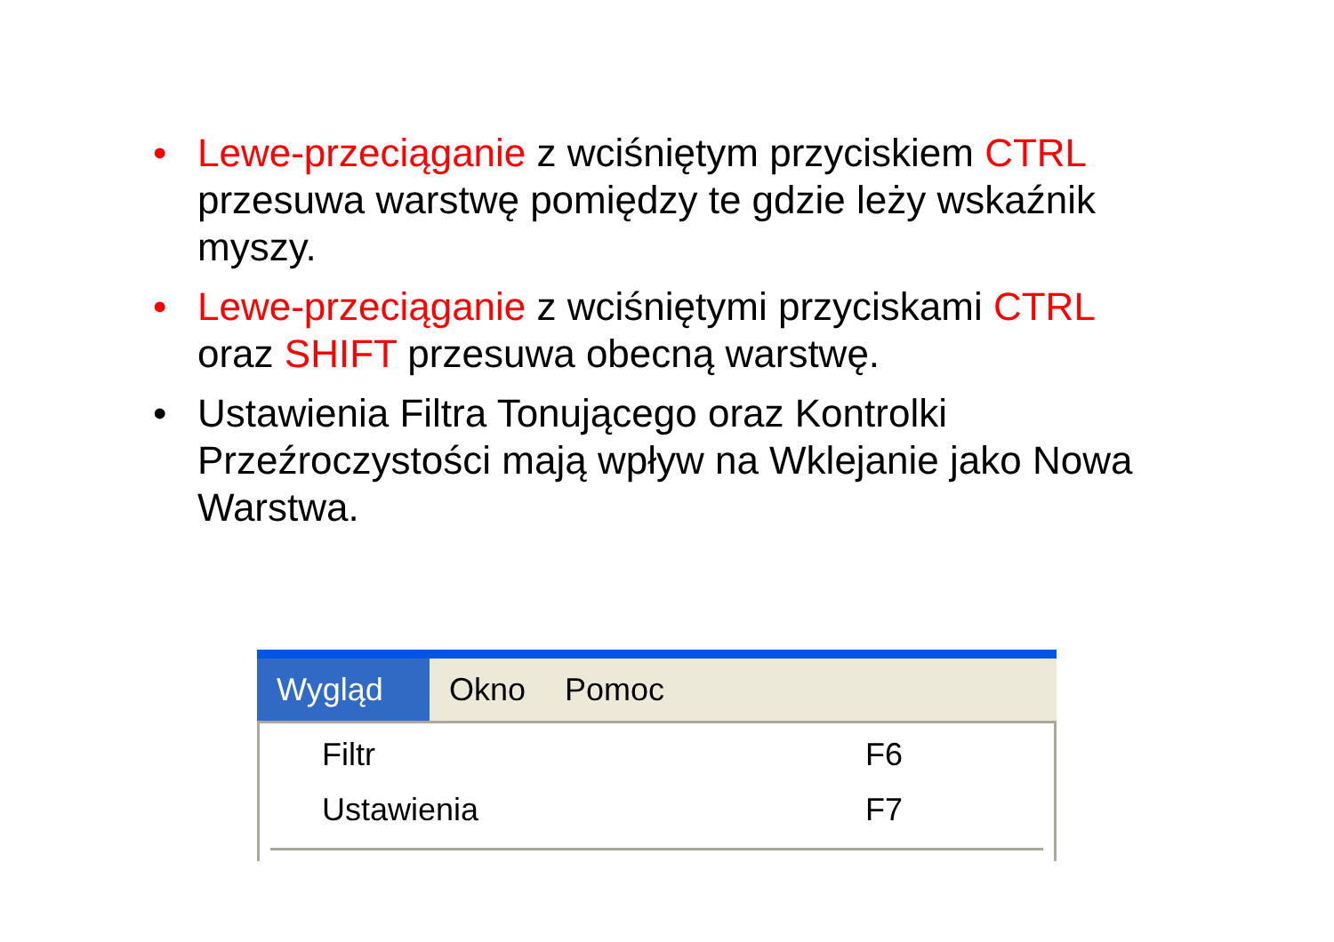• Lewe-przeciąganie z wciśniętym przyciskiem CTRL przesuwa warstwę pomiędzy te gdzie leży wskaźnik myszy.
• Lewe-przeciąganie z wciśniętymi przyciskami CTRL oraz SHIFT przesuwa obecną warstwę.
• Ustawienia Filtra Tonującego oraz Kontrolki Przeźroczystości mają wpływ na Wklejanie jako Nowa Warstwa.
Wygląd Okno Pomoc
Filtr F6
Ustawienia F7